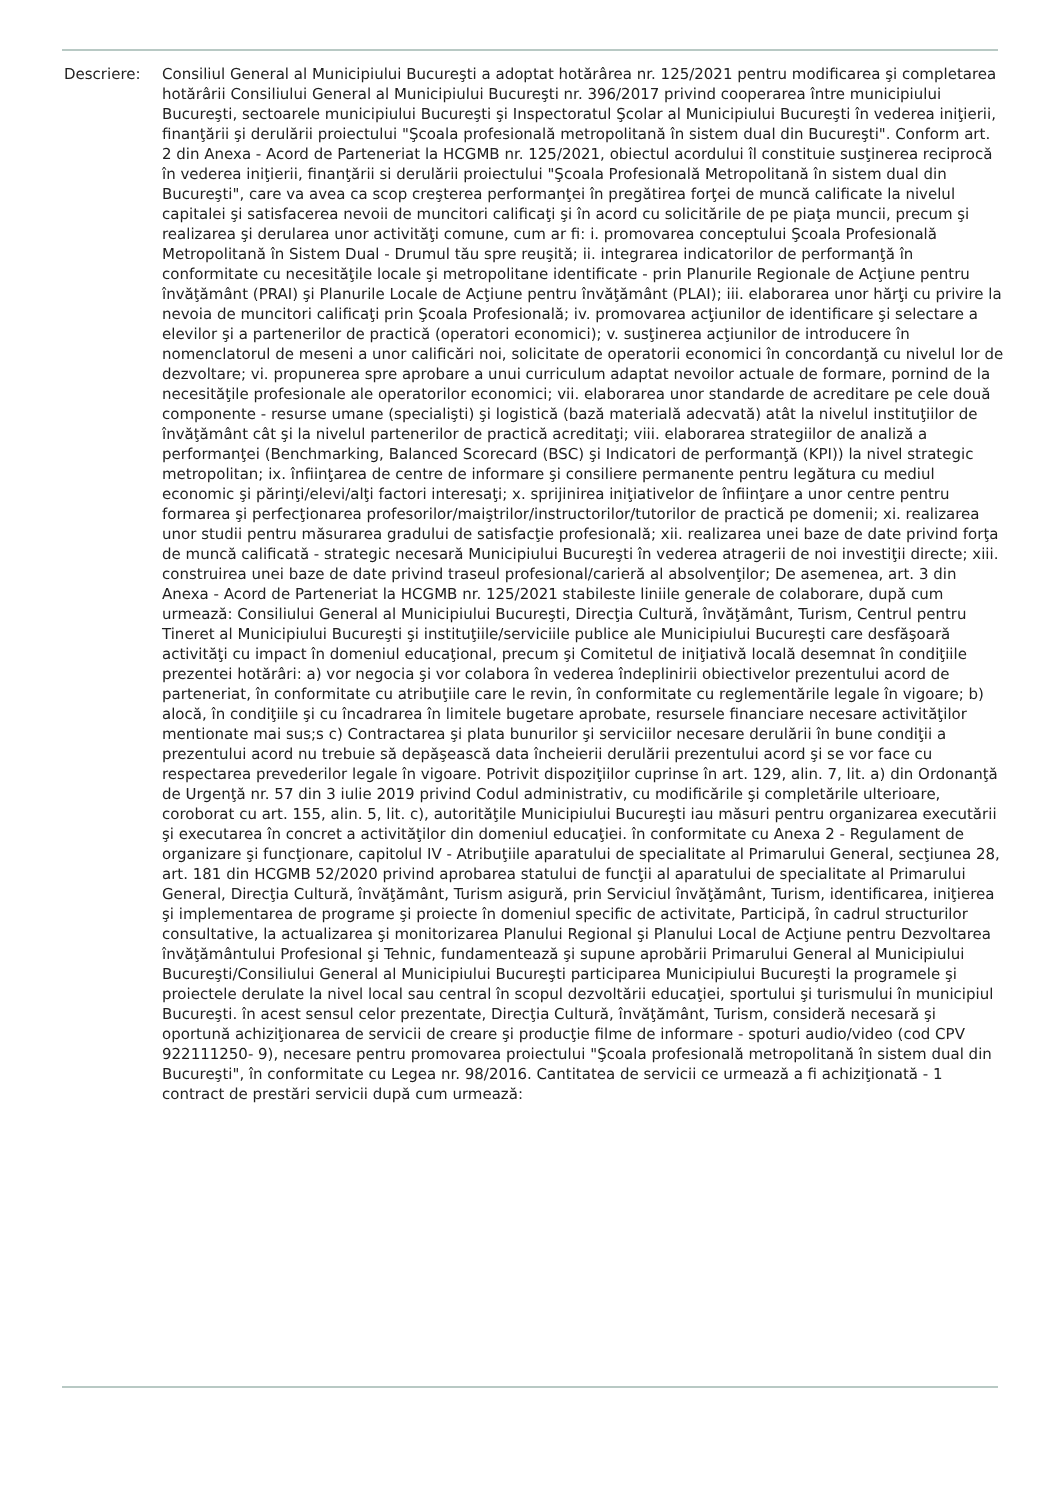Descriere: Consiliul General al Municipiului Bucureşti a adoptat hotărârea nr. 125/2021 pentru modificarea şi completarea hotărârii Consiliului General al Municipiului Bucureşti nr. 396/2017 privind cooperarea între municipiului Bucureşti, sectoarele municipiului Bucureşti şi Inspectoratul Şcolar al Municipiului Bucureşti în vederea iniţierii, finanţării şi derulării proiectului "Şcoala profesională metropolitană în sistem dual din Bucureşti". Conform art. 2 din Anexa - Acord de Parteneriat la HCGMB nr. 125/2021, obiectul acordului îl constituie susţinerea reciprocă în vederea iniţierii, finanţării si derulării proiectului "Şcoala Profesională Metropolitană în sistem dual din Bucureşti", care va avea ca scop creşterea performanţei în pregătirea forţei de muncă calificate la nivelul capitalei şi satisfacerea nevoii de muncitori calificaţi şi în acord cu solicitările de pe piaţa muncii, precum şi realizarea şi derularea unor activităţi comune, cum ar fi: i. promovarea conceptului Şcoala Profesională Metropolitană în Sistem Dual - Drumul tău spre reuşită; ii. integrarea indicatorilor de performanţă în conformitate cu necesităţile locale şi metropolitane identificate - prin Planurile Regionale de Acţiune pentru învăţământ (PRAI) şi Planurile Locale de Acţiune pentru învăţământ (PLAI); iii. elaborarea unor hărţi cu privire la nevoia de muncitori calificaţi prin Şcoala Profesională; iv. promovarea acţiunilor de identificare şi selectare a elevilor şi a partenerilor de practică (operatori economici); v. susţinerea acţiunilor de introducere în nomenclatorul de meseni a unor calificări noi, solicitate de operatorii economici în concordanţă cu nivelul lor de dezvoltare; vi. propunerea spre aprobare a unui curriculum adaptat nevoilor actuale de formare, pornind de la necesităţile profesionale ale operatorilor economici; vii. elaborarea unor standarde de acreditare pe cele două componente - resurse umane (specialişti) şi logistică (bază materială adecvată) atât la nivelul instituţiilor de învăţământ cât şi la nivelul partenerilor de practică acreditaţi; viii. elaborarea strategiilor de analiză a performanţei (Benchmarking, Balanced Scorecard (BSC) şi Indicatori de performanţă (KPI)) la nivel strategic metropolitan; ix. înfiinţarea de centre de informare şi consiliere permanente pentru legătura cu mediul economic şi părinţi/elevi/alţi factori interesaţi; x. sprijinirea iniţiativelor de înfiinţare a unor centre pentru formarea şi perfecţionarea profesorilor/maiştrilor/instructorilor/tutorilor de practică pe domenii; xi. realizarea unor studii pentru măsurarea gradului de satisfacţie profesională; xii. realizarea unei baze de date privind forţa de muncă calificată - strategic necesară Municipiului Bucureşti în vederea atragerii de noi investiţii directe; xiii. construirea unei baze de date privind traseul profesional/carieră al absolvenţilor; De asemenea, art. 3 din Anexa - Acord de Parteneriat la HCGMB nr. 125/2021 stabileste liniile generale de colaborare, după cum urmează: Consiliului General al Municipiului Bucureşti, Direcţia Cultură, învăţământ, Turism, Centrul pentru Tineret al Municipiului Bucureşti şi instituţiile/serviciile publice ale Municipiului Bucureşti care desfăşoară activităţi cu impact în domeniul educaţional, precum şi Comitetul de iniţiativă locală desemnat în condiţiile prezentei hotărâri: a) vor negocia şi vor colabora în vederea îndeplinirii obiectivelor prezentului acord de parteneriat, în conformitate cu atribuţiile care le revin, în conformitate cu reglementările legale în vigoare; b) alocă, în condiţiile şi cu încadrarea în limitele bugetare aprobate, resursele financiare necesare activităţilor mentionate mai sus;s c) Contractarea şi plata bunurilor şi serviciilor necesare derulării în bune condiţii a prezentului acord nu trebuie să depăşească data încheierii derulării prezentului acord şi se vor face cu respectarea prevederilor legale în vigoare. Potrivit dispoziţiilor cuprinse în art. 129, alin. 7, lit. a) din Ordonanţă de Urgenţă nr. 57 din 3 iulie 2019 privind Codul administrativ, cu modificările şi completările ulterioare, coroborat cu art. 155, alin. 5, lit. c), autorităţile Municipiului Bucureşti iau măsuri pentru organizarea executării şi executarea în concret a activităţilor din domeniul educaţiei. în conformitate cu Anexa 2 - Regulament de organizare şi funcţionare, capitolul IV - Atribuţiile aparatului de specialitate al Primarului General, secţiunea 28, art. 181 din HCGMB 52/2020 privind aprobarea statului de funcţii al aparatului de specialitate al Primarului General, Direcţia Cultură, învăţământ, Turism asigură, prin Serviciul învăţământ, Turism, identificarea, iniţierea şi implementarea de programe şi proiecte în domeniul specific de activitate, Participă, în cadrul structurilor consultative, la actualizarea şi monitorizarea Planului Regional şi Planului Local de Acţiune pentru Dezvoltarea învăţământului Profesional şi Tehnic, fundamentează şi supune aprobării Primarului General al Municipiului Bucureşti/Consiliului General al Municipiului Bucureşti participarea Municipiului Bucureşti la programele şi proiectele derulate la nivel local sau central în scopul dezvoltării educaţiei, sportului şi turismului în municipiul Bucureşti. în acest sensul celor prezentate, Direcţia Cultură, învăţământ, Turism, consideră necesară şi oportună achiziţionarea de servicii de creare şi producţie filme de informare - spoturi audio/video (cod CPV 922111250- 9), necesare pentru promovarea proiectului "Şcoala profesională metropolitană în sistem dual din Bucureşti", în conformitate cu Legea nr. 98/2016. Cantitatea de servicii ce urmează a fi achiziţionată - 1 contract de prestări servicii după cum urmează: